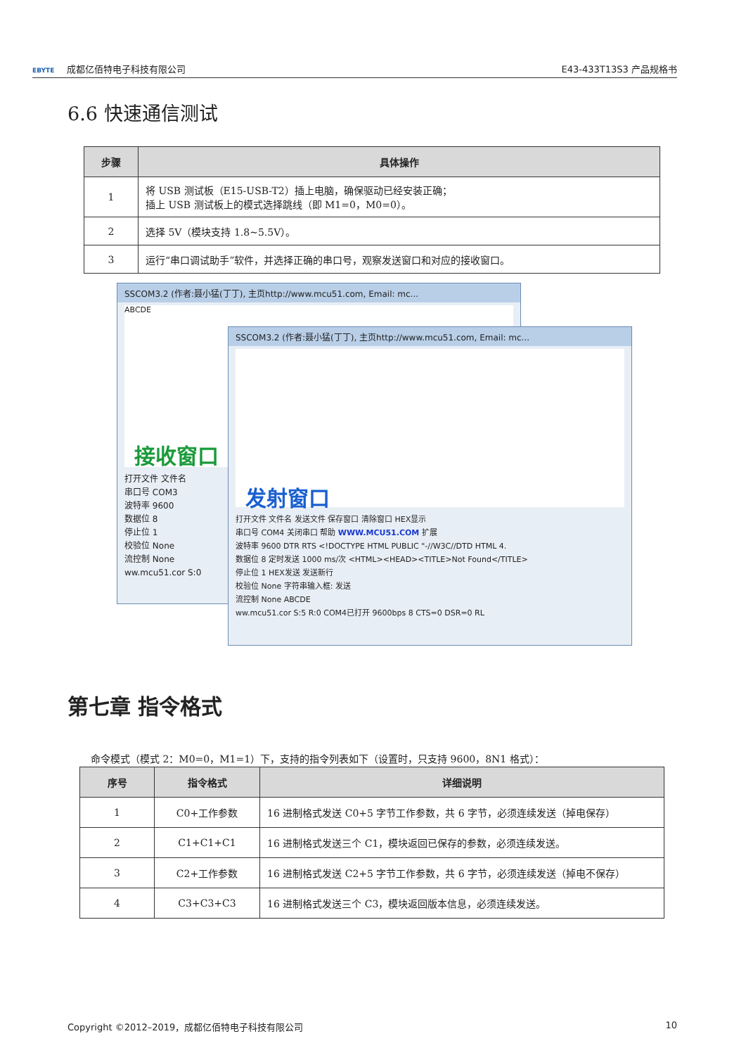EBYTE 成都亿佰特电子科技有限公司 E43-433T13S3 产品规格书
6.6 快速通信测试
| 步骤 | 具体操作 |
| --- | --- |
| 1 | 将 USB 测试板（E15-USB-T2）插上电脑，确保驱动已经安装正确； 插上 USB 测试板上的模式选择跳线（即 M1=0，M0=0）。 |
| 2 | 选择 5V（模块支持 1.8~5.5V）。 |
| 3 | 运行“串口调试助手”软件，并选择正确的串口号，观察发送窗口和对应的接收窗口。 |
SSCOM3.2 (作者:聂小猛(丁丁), 主页http://www.mcu51.com, Email: mc...
ABCDE
接收窗口
打开文件 文件名
串口号 COM3
波特率 9600
数据位 8
停止位 1
校验位 None
流控制 None
ww.mcu51.cor S:0
SSCOM3.2 (作者:聂小猛(丁丁), 主页http://www.mcu51.com, Email: mc...
发射窗口
打开文件 文件名 发送文件 保存窗口 清除窗口 HEX显示
串口号 COM4 关闭串口 帮助 WWW.MCU51.COM 扩展
波特率 9600 DTR RTS <!DOCTYPE HTML PUBLIC "-//W3C//DTD HTML 4.
数据位 8 定时发送 1000 ms/次 <HTML><HEAD><TITLE>Not Found</TITLE>
停止位 1 HEX发送 发送新行
校验位 None 字符串输入框: 发送
流控制 None ABCDE
ww.mcu51.cor S:5 R:0 COM4已打开 9600bps 8 CTS=0 DSR=0 RL
第七章 指令格式
命令模式（模式 2：M0=0，M1=1）下，支持的指令列表如下（设置时，只支持 9600，8N1 格式）：
| 序号 | 指令格式 | 详细说明 |
| --- | --- | --- |
| 1 | C0+工作参数 | 16 进制格式发送 C0+5 字节工作参数，共 6 字节，必须连续发送（掉电保存） |
| 2 | C1+C1+C1 | 16 进制格式发送三个 C1，模块返回已保存的参数，必须连续发送。 |
| 3 | C2+工作参数 | 16 进制格式发送 C2+5 字节工作参数，共 6 字节，必须连续发送（掉电不保存） |
| 4 | C3+C3+C3 | 16 进制格式发送三个 C3，模块返回版本信息，必须连续发送。 |
Copyright ©2012–2019，成都亿佰特电子科技有限公司 10